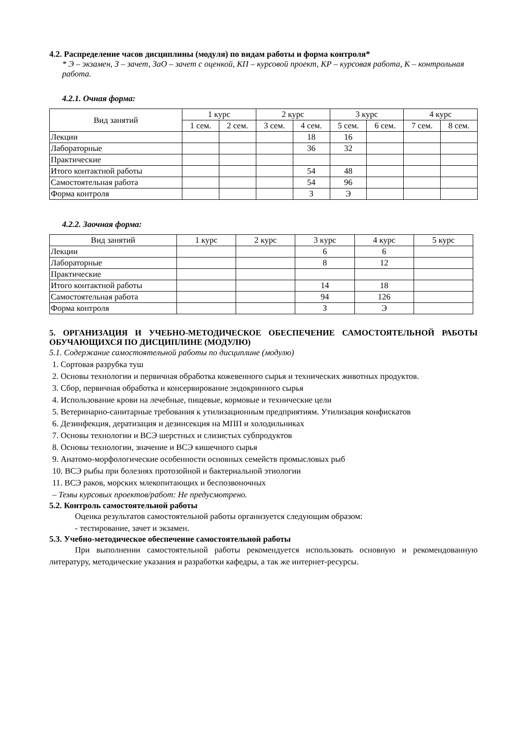4.2. Распределение часов дисциплины (модуля) по видам работы и форма контроля*
* Э – экзамен, З – зачет, ЗаО – зачет с оценкой, КП – курсовой проект, КР – курсовая работа, К – контрольная работа.
4.2.1. Очная форма:
| Вид занятий | 1 курс | | 2 курс | | 3 курс | | 4 курс | |
| --- | --- | --- | --- | --- | --- | --- | --- | --- |
| | 1 сем. | 2 сем. | 3 сем. | 4 сем. | 5 сем. | 6 сем. | 7 сем. | 8 сем. |
| Лекции | | | | 18 | 16 | | | |
| Лабораторные | | | | 36 | 32 | | | |
| Практические | | | | | | | | |
| Итого контактной работы | | | | 54 | 48 | | | |
| Самостоятельная работа | | | | 54 | 96 | | | |
| Форма контроля | | | | З | Э | | | |
4.2.2. Заочная форма:
| Вид занятий | 1 курс | 2 курс | 3 курс | 4 курс | 5 курс |
| --- | --- | --- | --- | --- | --- |
| Лекции | | | 6 | 6 | |
| Лабораторные | | | 8 | 12 | |
| Практические | | | | | |
| Итого контактной работы | | | 14 | 18 | |
| Самостоятельная работа | | | 94 | 126 | |
| Форма контроля | | | З | Э | |
5. ОРГАНИЗАЦИЯ И УЧЕБНО-МЕТОДИЧЕСКОЕ ОБЕСПЕЧЕНИЕ САМОСТОЯТЕЛЬНОЙ РАБОТЫ ОБУЧАЮЩИХСЯ ПО ДИСЦИПЛИНЕ (МОДУЛЮ)
5.1. Содержание самостоятельной работы по дисциплине (модулю)
1. Сортовая разрубка туш
2. Основы технологии и первичная обработка кожевенного сырья и технических животных продуктов.
3. Сбор, первичная обработка и консервирование эндокринного сырья
4. Использование крови на лечебные, пищевые, кормовые и технические цели
5. Ветеринарно-санитарные требования к утилизационным предприятиям. Утилизация конфискатов
6. Дезинфекция, дератизация и дезинсекция на МПП и холодильниках
7. Основы технологии и ВСЭ шерстных и слизистых субпродуктов
8. Основы технологии, значение и ВСЭ кишечного сырья
9. Анатомо-морфологические особенности основных семейств промысловых рыб
10. ВСЭ рыбы при болезнях протозойной и бактериальной этиологии
11. ВСЭ раков, морских млекопитающих и беспозвоночных
– Темы курсовых проектов/работ: Не предусмотрено.
5.2. Контроль самостоятельной работы
Оценка результатов самостоятельной работы организуется следующим образом:
- тестирование, зачет и экзамен.
5.3. Учебно-методическое обеспечение самостоятельной работы
При выполнении самостоятельной работы рекомендуется использовать основную и рекомендованную литературу, методические указания и разработки кафедры, а так же интернет-ресурсы.